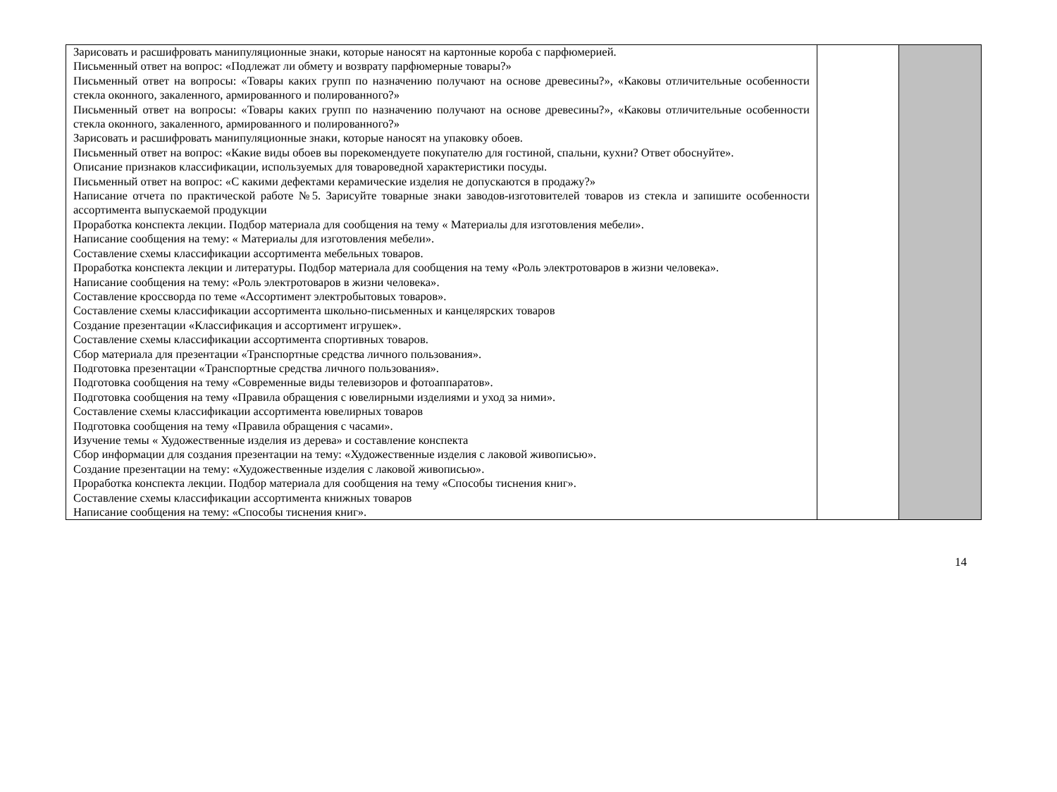| Зарисовать и расшифровать манипуляционные знаки, которые наносят на картонные короба с парфюмерией. Письменный ответ на вопрос: «Подлежат ли обмету и возврату парфюмерные товары?» Письменный ответ на вопросы: «Товары каких групп по назначению получают на основе древесины?», «Каковы отличительные особенности стекла оконного, закаленного, армированного и полированного?» Письменный ответ на вопросы: «Товары каких групп по назначению получают на основе древесины?», «Каковы отличительные особенности стекла оконного, закаленного, армированного и полированного?» Зарисовать и расшифровать манипуляционные знаки, которые наносят на упаковку обоев. Письменный ответ на вопрос: «Какие виды обоев вы порекомендуете покупателю для гостиной, спальни, кухни? Ответ обоснуйте». Описание признаков классификации, используемых для товароведной характеристики посуды. Письменный ответ на вопрос: «С какими дефектами керамические изделия не допускаются в продажу?» Написание отчета по практической работе №5. Зарисуйте товарные знаки заводов-изготовителей товаров из стекла и запишите особенности ассортимента выпускаемой продукции Проработка конспекта лекции. Подбор материала для сообщения на тему « Материалы для изготовления мебели». Написание сообщения на тему: « Материалы для изготовления мебели». Составление схемы классификации ассортимента мебельных товаров. Проработка конспекта лекции и литературы. Подбор материала для сообщения на тему «Роль электротоваров в жизни человека». Написание сообщения на тему: «Роль электротоваров в жизни человека». Составление кроссворда по теме «Ассортимент электробытовых товаров». Составление схемы классификации ассортимента школьно-письменных и канцелярских товаров Создание презентации «Классификация и ассортимент игрушек». Составление схемы классификации ассортимента спортивных товаров. Сбор материала для презентации «Транспортные средства личного пользования». Подготовка презентации «Транспортные средства личного пользования». Подготовка сообщения на тему «Современные виды телевизоров и фотоаппаратов». Подготовка сообщения на тему «Правила обращения с ювелирными изделиями и уход за ними». Составление схемы классификации ассортимента ювелирных товаров Подготовка сообщения на тему «Правила обращения с часами». Изучение темы « Художественные изделия из дерева» и составление конспекта Сбор информации для создания презентации на тему: «Художественные изделия с лаковой живописью». Создание презентации на тему: «Художественные изделия с лаковой живописью». Проработка конспекта лекции. Подбор материала для сообщения на тему «Способы тиснения книг». Составление схемы классификации ассортимента книжных товаров Написание сообщения на тему: «Способы тиснения книг». | | |
14